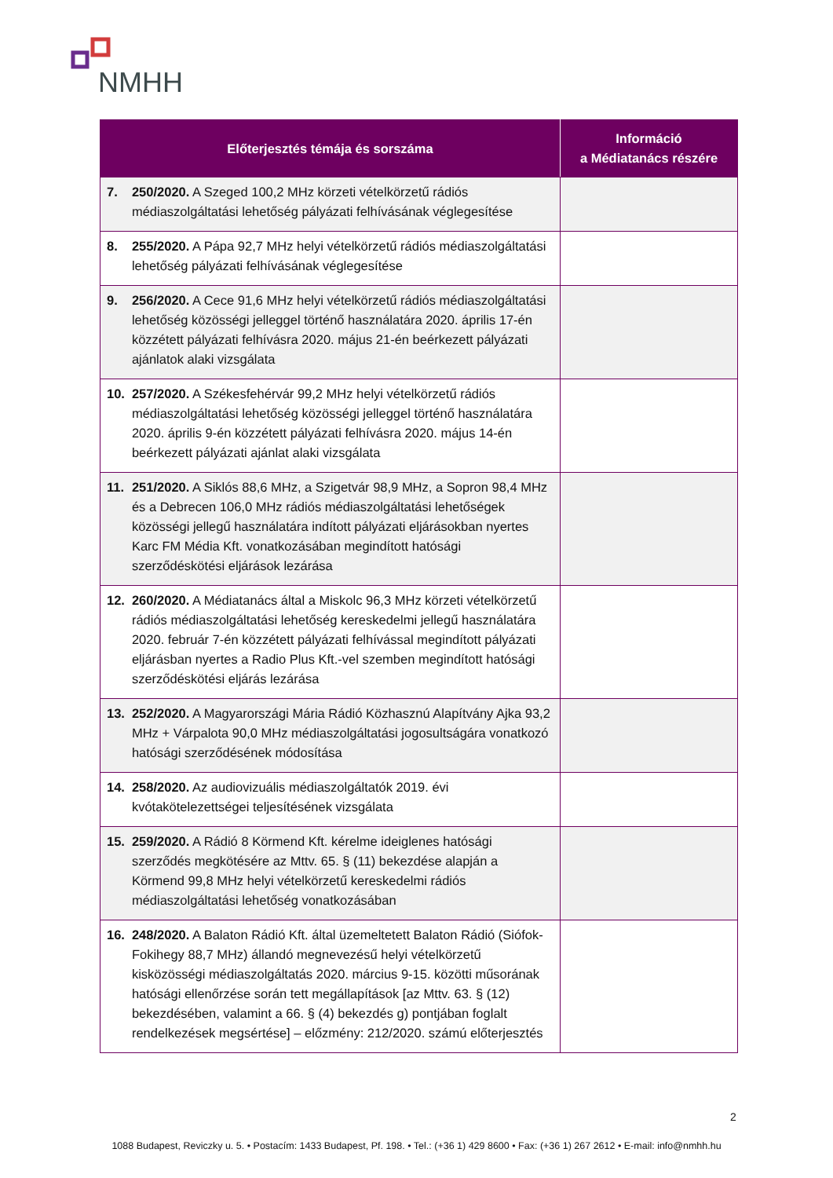NMHH
| Előterjesztés témája és sorszáma | | Információ a Médiatanács részére |
| --- | --- | --- |
| 7. | 250/2020. A Szeged 100,2 MHz körzeti vételkörzetű rádiós médiaszolgáltatási lehetőség pályázati felhívásának véglegesítése | |
| 8. | 255/2020. A Pápa 92,7 MHz helyi vételkörzetű rádiós médiaszolgáltatási lehetőség pályázati felhívásának véglegesítése | |
| 9. | 256/2020. A Cece 91,6 MHz helyi vételkörzetű rádiós médiaszolgáltatási lehetőség közösségi jelleggel történő használatára 2020. április 17-én közzétett pályázati felhívásra 2020. május 21-én beérkezett pályázati ajánlatok alaki vizsgálata | |
| 10. | 257/2020. A Székesfehérvár 99,2 MHz helyi vételkörzetű rádiós médiaszolgáltatási lehetőség közösségi jelleggel történő használatára 2020. április 9-én közzétett pályázati felhívásra 2020. május 14-én beérkezett pályázati ajánlat alaki vizsgálata | |
| 11. | 251/2020. A Siklós 88,6 MHz, a Szigetvár 98,9 MHz, a Sopron 98,4 MHz és a Debrecen 106,0 MHz rádiós médiaszolgáltatási lehetőségek közösségi jellegű használatára indított pályázati eljárásokban nyertes Karc FM Média Kft. vonatkozásában megindított hatósági szerződéskötési eljárások lezárása | |
| 12. | 260/2020. A Médiatanács által a Miskolc 96,3 MHz körzeti vételkörzetű rádiós médiaszolgáltatási lehetőség kereskedelmi jellegű használatára 2020. február 7-én közzétett pályázati felhívással megindított pályázati eljárásban nyertes a Radio Plus Kft.-vel szemben megindított hatósági szerződéskötési eljárás lezárása | |
| 13. | 252/2020. A Magyarországi Mária Rádió Közhasznú Alapítvány Ajka 93,2 MHz + Várpalota 90,0 MHz médiaszolgáltatási jogosultságára vonatkozó hatósági szerződésének módosítása | |
| 14. | 258/2020. Az audiovizuális médiaszolgáltatók 2019. évi kvótakötelezettségei teljesítésének vizsgálata | |
| 15. | 259/2020. A Rádió 8 Körmend Kft. kérelme ideiglenes hatósági szerződés megkötésére az Mttv. 65. § (11) bekezdése alapján a Körmend 99,8 MHz helyi vételkörzetű kereskedelmi rádiós médiaszolgáltatási lehetőség vonatkozásában | |
| 16. | 248/2020. A Balaton Rádió Kft. által üzemeltetett Balaton Rádió (Siófok-Fokihegy 88,7 MHz) állandó megnevezésű helyi vételkörzetű kisközösségi médiaszolgáltatás 2020. március 9-15. közötti műsorának hatósági ellenőrzése során tett megállapítások [az Mttv. 63. § (12) bekezdésében, valamint a 66. § (4) bekezdés g) pontjában foglalt rendelkezések megsértése] – előzmény: 212/2020. számú előterjesztés | |
2
1088 Budapest, Reviczky u. 5. • Postacím: 1433 Budapest, Pf. 198. • Tel.: (+36 1) 429 8600 • Fax: (+36 1) 267 2612 • E-mail: info@nmhh.hu